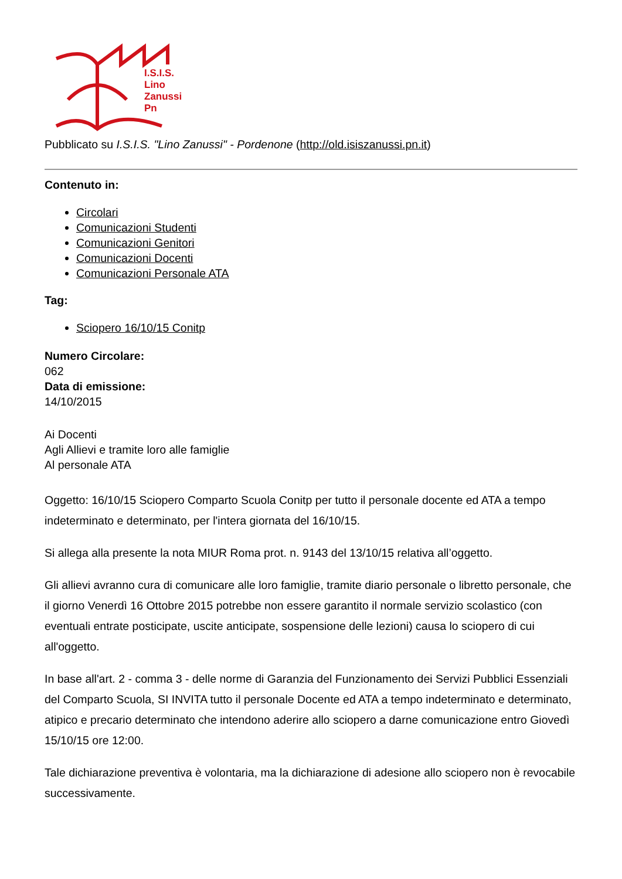I.S.I.S.
Lino
Zanussi
Pn
Pubblicato su I.S.I.S. "Lino Zanussi" - Pordenone (http://old.isiszanussi.pn.it)
Contenuto in:
Circolari
Comunicazioni Studenti
Comunicazioni Genitori
Comunicazioni Docenti
Comunicazioni Personale ATA
Tag:
Sciopero 16/10/15 Conitp
Numero Circolare:
062
Data di emissione:
14/10/2015
Ai Docenti
Agli Allievi e tramite loro alle famiglie
Al personale ATA
Oggetto: 16/10/15 Sciopero Comparto Scuola Conitp per tutto il personale docente ed ATA a tempo indeterminato e determinato, per l'intera giornata del 16/10/15.
Si allega alla presente la nota MIUR Roma prot. n. 9143 del 13/10/15 relativa all’oggetto.
Gli allievi avranno cura di comunicare alle loro famiglie, tramite diario personale o libretto personale, che il giorno Venerdì 16 Ottobre 2015 potrebbe non essere garantito il normale servizio scolastico (con eventuali entrate posticipate, uscite anticipate, sospensione delle lezioni) causa lo sciopero di cui all'oggetto.
In base all'art. 2 - comma 3 - delle norme di Garanzia del Funzionamento dei Servizi Pubblici Essenziali del Comparto Scuola, SI INVITA tutto il personale Docente ed ATA a tempo indeterminato e determinato, atipico e precario determinato che intendono aderire allo sciopero a darne comunicazione entro Giovedì 15/10/15 ore 12:00.
Tale dichiarazione preventiva è volontaria, ma la dichiarazione di adesione allo sciopero non è revocabile successivamente.